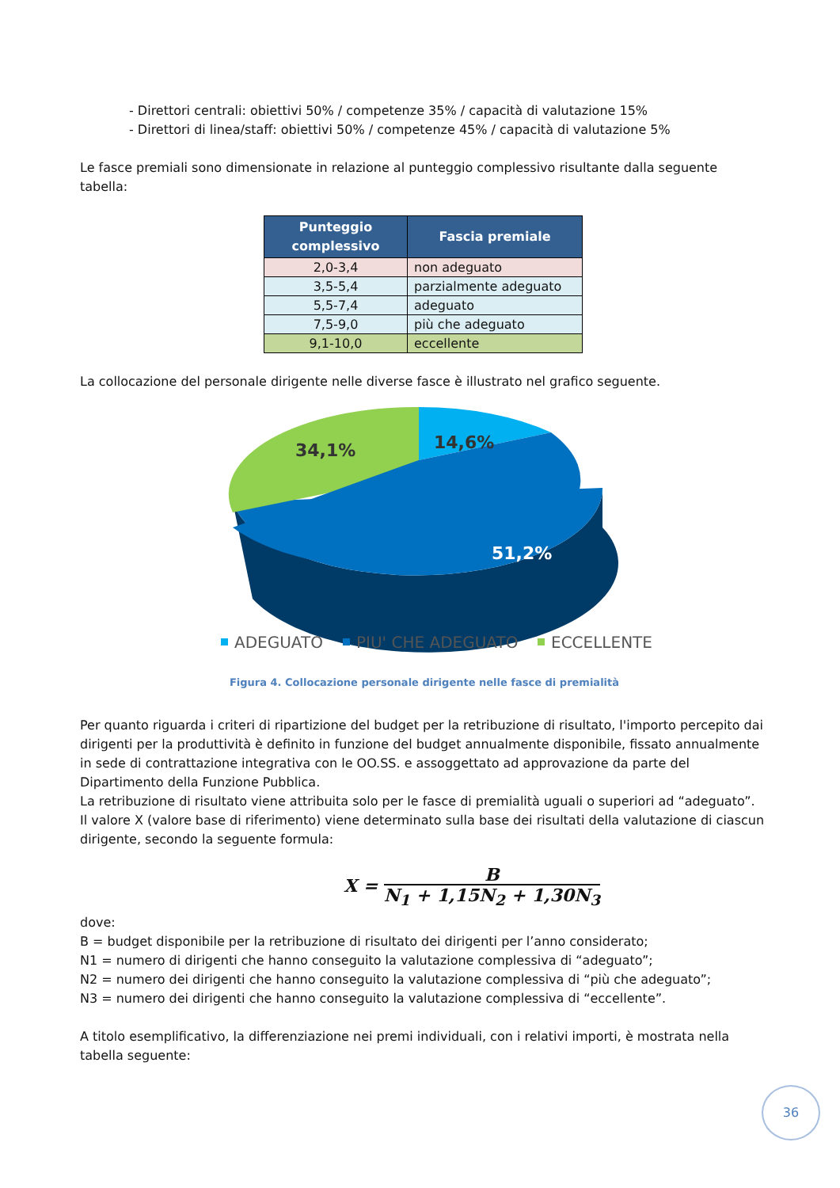- Direttori centrali: obiettivi 50% / competenze 35% / capacità di valutazione 15%
- Direttori di linea/staff: obiettivi 50% / competenze 45% / capacità di valutazione 5%
Le fasce premiali sono dimensionate in relazione al punteggio complessivo risultante dalla seguente tabella:
| Punteggio complessivo | Fascia premiale |
| --- | --- |
| 2,0-3,4 | non adeguato |
| 3,5-5,4 | parzialmente adeguato |
| 5,5-7,4 | adeguato |
| 7,5-9,0 | più che adeguato |
| 9,1-10,0 | eccellente |
La collocazione del personale dirigente nelle diverse fasce è illustrato nel grafico seguente.
34,1%
14,6%
51,2%
ADEGUATO
PIU' CHE ADEGUATO
ECCELLENTE
Figura 4. Collocazione personale dirigente nelle fasce di premialità
Per quanto riguarda i criteri di ripartizione del budget per la retribuzione di risultato, l'importo percepito dai dirigenti per la produttività è definito in funzione del budget annualmente disponibile, fissato annualmente in sede di contrattazione integrativa con le OO.SS. e assoggettato ad approvazione da parte del Dipartimento della Funzione Pubblica.
La retribuzione di risultato viene attribuita solo per le fasce di premialità uguali o superiori ad “adeguato”.
Il valore X (valore base di riferimento) viene determinato sulla base dei risultati della valutazione di ciascun dirigente, secondo la seguente formula:
X = B N<sub>1</sub> + 1,15N<sub>2</sub> + 1,30N<sub>3</sub>
dove:
B = budget disponibile per la retribuzione di risultato dei dirigenti per l’anno considerato;
N1 = numero di dirigenti che hanno conseguito la valutazione complessiva di “adeguato”;
N2 = numero dei dirigenti che hanno conseguito la valutazione complessiva di “più che adeguato”;
N3 = numero dei dirigenti che hanno conseguito la valutazione complessiva di “eccellente”.
A titolo esemplificativo, la differenziazione nei premi individuali, con i relativi importi, è mostrata nella tabella seguente:
36